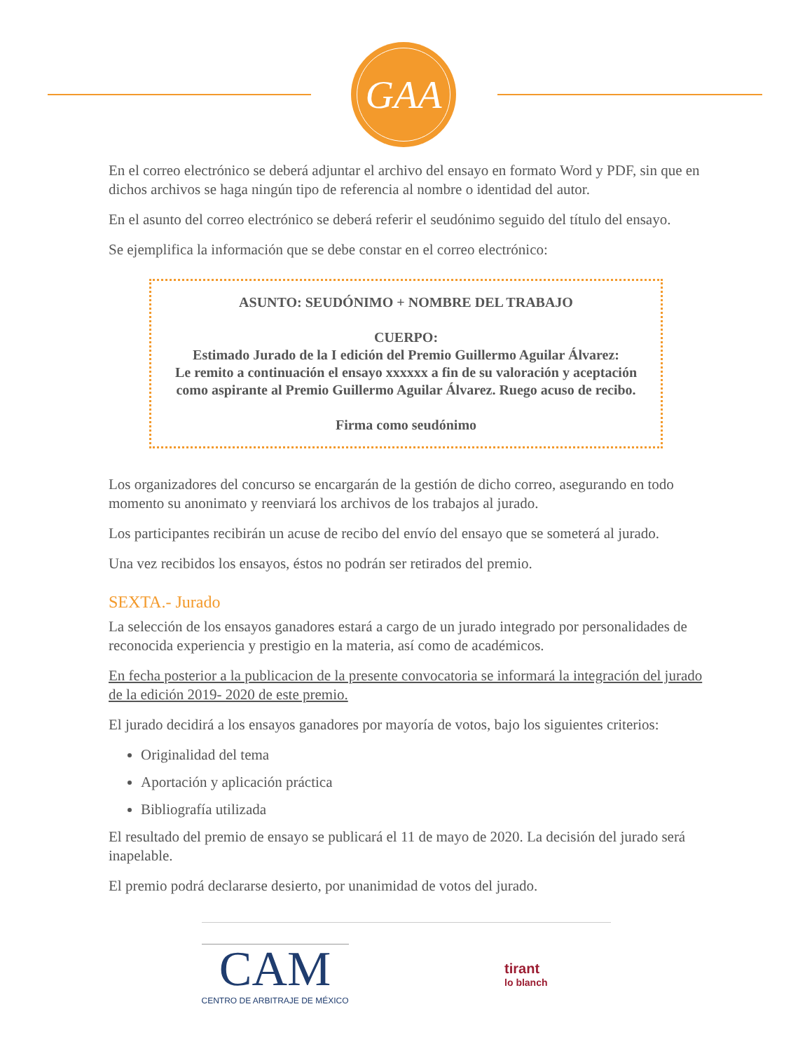GAA
En el correo electrónico se deberá adjuntar el archivo del ensayo en formato Word y PDF, sin que en dichos archivos se haga ningún tipo de referencia al nombre o identidad del autor.
En el asunto del correo electrónico se deberá referir el seudónimo seguido del título del ensayo.
Se ejemplifica la información que se debe constar en el correo electrónico:
ASUNTO: SEUDÓNIMO + NOMBRE DEL TRABAJO
CUERPO:
Estimado Jurado de la I edición del Premio Guillermo Aguilar Álvarez:
Le remito a continuación el ensayo xxxxxx a fin de su valoración y aceptación como aspirante al Premio Guillermo Aguilar Álvarez. Ruego acuso de recibo.
Firma como seudónimo
Los organizadores del concurso se encargarán de la gestión de dicho correo, asegurando en todo momento su anonimato y reenviará los archivos de los trabajos al jurado.
Los participantes recibirán un acuse de recibo del envío del ensayo que se someterá al jurado.
Una vez recibidos los ensayos, éstos no podrán ser retirados del premio.
SEXTA.- Jurado
La selección de los ensayos ganadores estará a cargo de un jurado integrado por personalidades de reconocida experiencia y prestigio en la materia, así como de académicos.
En fecha posterior a la publicacion de la presente convocatoria se informará la integración del jurado de la edición 2019- 2020 de este premio.
El jurado decidirá a los ensayos ganadores por mayoría de votos, bajo los siguientes criterios:
Originalidad del tema
Aportación y aplicación práctica
Bibliografía utilizada
El resultado del premio de ensayo se publicará el 11 de mayo de 2020. La decisión del jurado será inapelable.
El premio podrá declararse desierto, por unanimidad de votos del jurado.
CAM
CENTRO DE ARBITRAJE DE MÉXICO
tirant
lo blanch